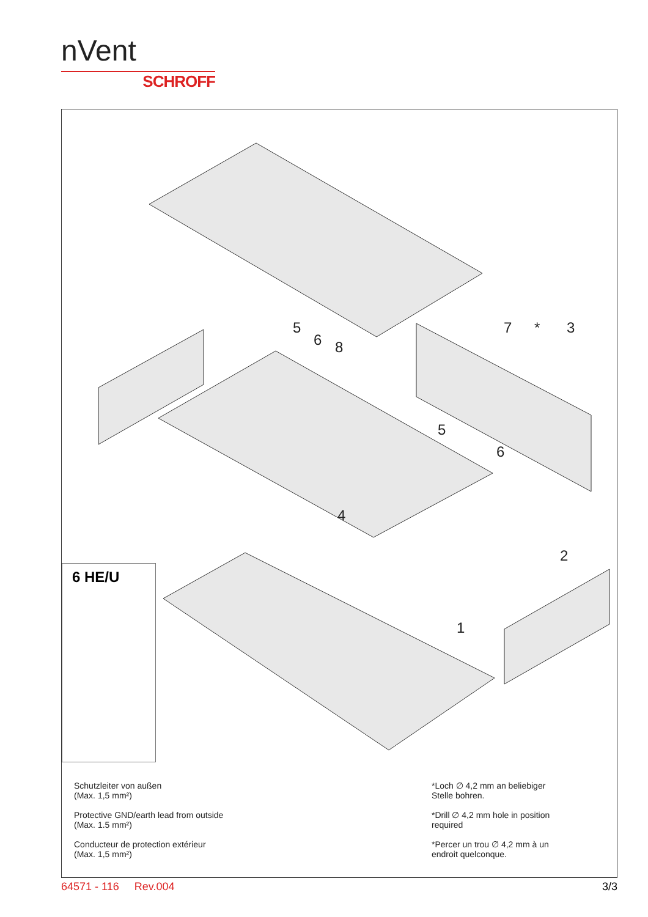nVent
SCHROFF
5
6
8
7
*
3
5
6
4
2
1
6 HE/U
Schutzleiter von außen
(Max. 1,5 mm²)
Protective GND/earth lead from outside
(Max. 1.5 mm²)
Conducteur de protection extérieur
(Max. 1,5 mm²)
*Loch ∅ 4,2 mm an beliebiger
Stelle bohren.
*Drill ∅ 4,2 mm hole in position
required
*Percer un trou ∅ 4,2 mm à un
endroit quelconque.
64571 - 116 Rev.004 3/3